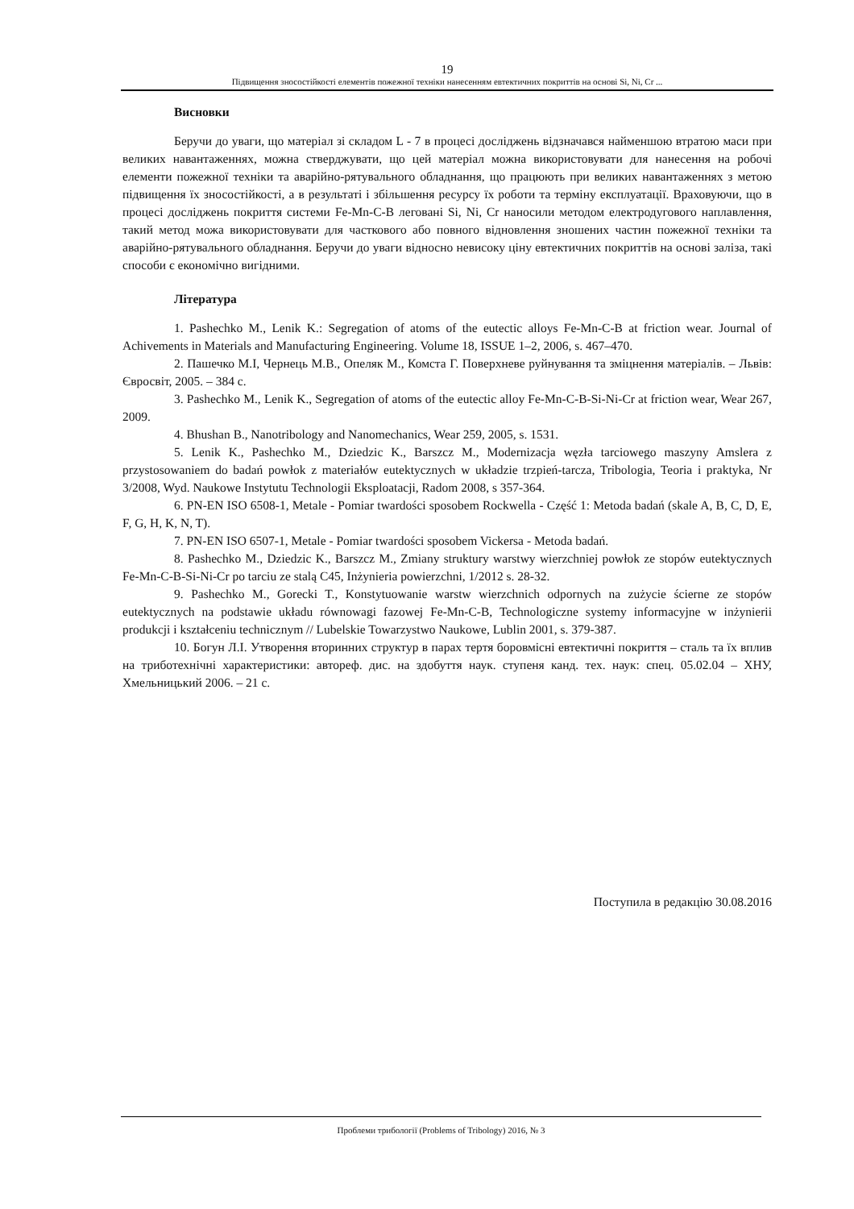19
Підвищення зносостійкості елементів пожежної техніки нанесенням евтектичних покриттів на основі Si, Ni, Cr ...
Висновки
Беручи до уваги, що матеріал зі складом L - 7 в процесі досліджень відзначався найменшою втратою маси при великих навантаженнях, можна стверджувати, що цей матеріал можна використовувати для нанесення на робочі елементи пожежної техніки та аварійно-рятувального обладнання, що працюють при великих навантаженнях з метою підвищення їх зносостійкості, а в результаті і збільшення ресурсу їх роботи та терміну експлуатації. Враховуючи, що в процесі досліджень покриття системи Fe-Mn-C-B леговані Si, Ni, Cr наносили методом електродугового наплавлення, такий метод можа використовувати для часткового або повного відновлення зношених частин пожежної техніки та аварійно-рятувального обладнання. Беручи до уваги відносно невисоку ціну евтектичних покриттів на основі заліза, такі способи є економічно вигідними.
Література
1. Pashechko M., Lenik K.: Segregation of atoms of the eutectic alloys Fe-Mn-C-B at friction wear. Journal of Achivements in Materials and Manufacturing Engineering. Volume 18, ISSUE 1–2, 2006, s. 467–470.
2. Пашечко М.І, Чернець М.В., Опеляк М., Комста Г. Поверхневе руйнування та зміцнення матеріалів. – Львів: Євросвіт, 2005. – 384 с.
3. Pashechko M., Lenik K., Segregation of atoms of the eutectic alloy Fe-Mn-C-B-Si-Ni-Cr at friction wear, Wear 267, 2009.
4. Bhushan B., Nanotribology and Nanomechanics, Wear 259, 2005, s. 1531.
5. Lenik K., Pashechko M., Dziedzic K., Barszcz M., Modernizacja węzła tarciowego maszyny Amslera z przystosowaniem do badań powłok z materiałów eutektycznych w układzie trzpień-tarcza, Tribologia, Teoria i praktyka, Nr 3/2008, Wyd. Naukowe Instytutu Technologii Eksploatacji, Radom 2008, s 357-364.
6. PN-EN ISO 6508-1, Metale - Pomiar twardości sposobem Rockwella - Część 1: Metoda badań (skale A, B, C, D, E, F, G, H, K, N, T).
7. PN-EN ISO 6507-1, Metale - Pomiar twardości sposobem Vickersa - Metoda badań.
8. Pashechko M., Dziedzic K., Barszcz M., Zmiany struktury warstwy wierzchniej powłok ze stopów eutektycznych Fe-Mn-C-B-Si-Ni-Cr po tarciu ze stalą C45, Inżynieria powierzchni, 1/2012 s. 28-32.
9. Pashechko M., Gorecki T., Konstytuowanie warstw wierzchnich odpornych na zużycie ścierne ze stopów eutektycznych na podstawie układu równowagi fazowej Fe-Mn-C-B, Technologiczne systemy informacyjne w inżynierii produkcji i kształceniu technicznym // Lubelskie Towarzystwo Naukowe, Lublin 2001, s. 379-387.
10. Богун Л.І. Утворення вторинних структур в парах тертя боровмісні евтектичні покриття – сталь та їх вплив на триботехнічні характеристики: автореф. дис. на здобуття наук. ступеня канд. тех. наук: спец. 05.02.04 – ХНУ, Хмельницький 2006. – 21 с.
Поступила в редакцію 30.08.2016
Проблеми трибології (Problems of Tribology) 2016, № 3